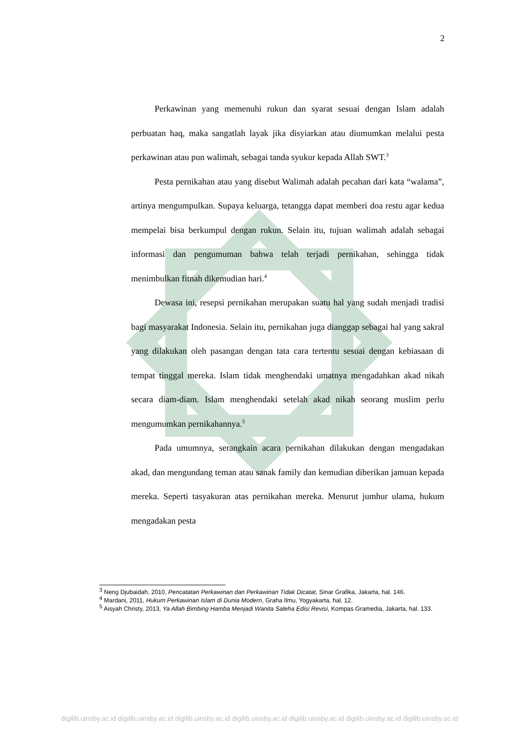2
Perkawinan yang memenuhi rukun dan syarat sesuai dengan Islam adalah perbuatan haq, maka sangatlah layak jika disyiarkan atau diumumkan melalui pesta perkawinan atau pun walimah, sebagai tanda syukur kepada Allah SWT.<sup>3</sup>
Pesta pernikahan atau yang disebut Walimah adalah pecahan dari kata “walama”, artinya mengumpulkan. Supaya keluarga, tetangga dapat memberi doa restu agar kedua mempelai bisa berkumpul dengan rukun. Selain itu, tujuan walimah adalah sebagai informasi dan pengumuman bahwa telah terjadi pernikahan, sehingga tidak menimbulkan fitnah dikemudian hari.<sup>4</sup>
Dewasa ini, resepsi pernikahan merupakan suatu hal yang sudah menjadi tradisi bagi masyarakat Indonesia. Selain itu, pernikahan juga dianggap sebagai hal yang sakral yang dilakukan oleh pasangan dengan tata cara tertentu sesuai dengan kebiasaan di tempat tinggal mereka. Islam tidak menghendaki umatnya mengadahkan akad nikah secara diam-diam. Islam menghendaki setelah akad nikah seorang muslim perlu mengumumkan pernikahannya.<sup>5</sup>
Pada umumnya, serangkain acara pernikahan dilakukan dengan mengadakan akad, dan mengundang teman atau sanak family dan kemudian diberikan jamuan kepada mereka. Seperti tasyakuran atas pernikahan mereka. Menurut jumhur ulama, hukum mengadakan pesta
<sup>3</sup> Neng Djubaidah, 2010, Pencatatan Perkawinan dan Perkawinan Tidak Dicatat, Sinar Grafika, Jakarta, hal. 146.
<sup>4</sup> Mardani, 2011, Hukum Perkawinan Islam di Dunia Modern, Graha Ilmu, Yogyakarta, hal. 12.
<sup>5</sup> Aisyah Christy, 2013, Ya Allah Bimbing Hamba Menjadi Wanita Saleha Edisi Revisi, Kompas Gramedia, Jakarta, hal. 133.
digilib.uinsby.ac.id digilib.uinsby.ac.id digilib.uinsby.ac.id digilib.uinsby.ac.id digilib.uinsby.ac.id digilib.uinsby.ac.id digilib.uinsby.ac.id